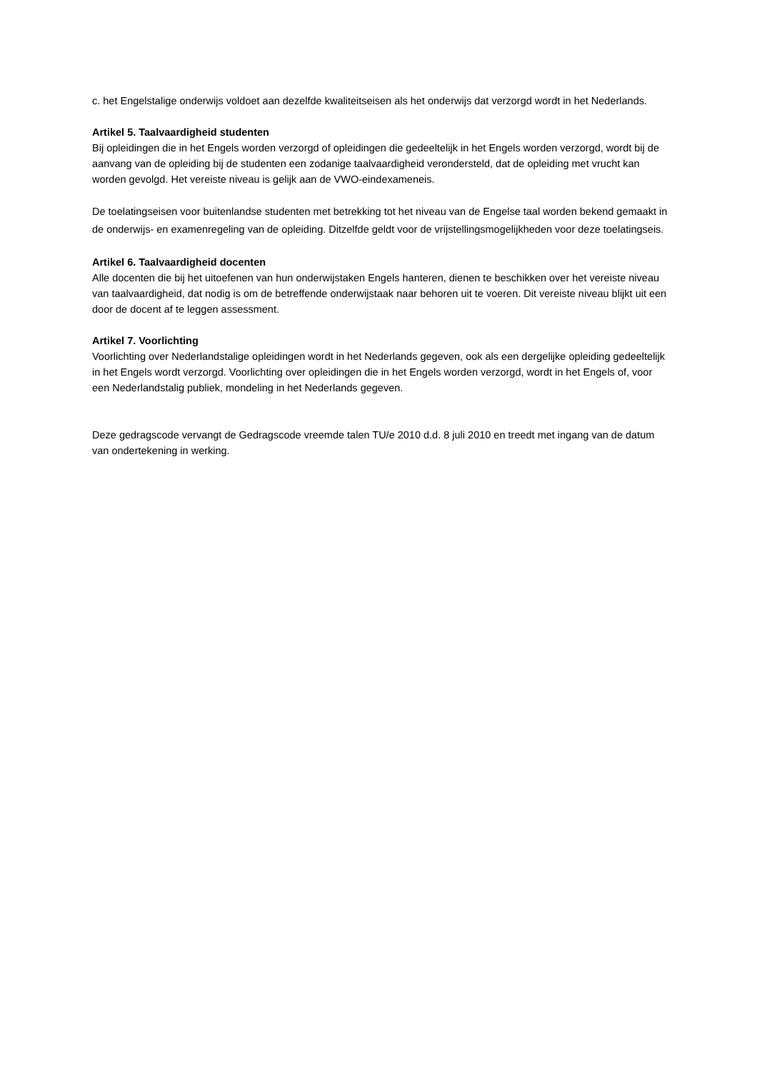c. het Engelstalige onderwijs voldoet aan dezelfde kwaliteitseisen als het onderwijs dat verzorgd wordt in het Nederlands.
Artikel 5. Taalvaardigheid studenten
Bij opleidingen die in het Engels worden verzorgd of opleidingen die gedeeltelijk in het Engels worden verzorgd, wordt bij de aanvang van de opleiding bij de studenten een zodanige taalvaardigheid verondersteld, dat de opleiding met vrucht kan worden gevolgd. Het vereiste niveau is gelijk aan de VWO-eindexameneis.
De toelatingseisen voor buitenlandse studenten met betrekking tot het niveau van de Engelse taal worden bekend gemaakt in de onderwijs- en examenregeling van de opleiding. Ditzelfde geldt voor de vrijstellingsmogelijkheden voor deze toelatingseis.
Artikel 6. Taalvaardigheid docenten
Alle docenten die bij het uitoefenen van hun onderwijstaken Engels hanteren, dienen te beschikken over het vereiste niveau van taalvaardigheid, dat nodig is om de betreffende onderwijstaak naar behoren uit te voeren. Dit vereiste niveau blijkt uit een door de docent af te leggen assessment.
Artikel 7. Voorlichting
Voorlichting over Nederlandstalige opleidingen wordt in het Nederlands gegeven, ook als een dergelijke opleiding gedeeltelijk in het Engels wordt verzorgd. Voorlichting over opleidingen die in het Engels worden verzorgd, wordt in het Engels of, voor een Nederlandstalig publiek, mondeling in het Nederlands gegeven.
Deze gedragscode vervangt de Gedragscode vreemde talen TU/e 2010 d.d. 8 juli 2010 en treedt met ingang van de datum van ondertekening in werking.